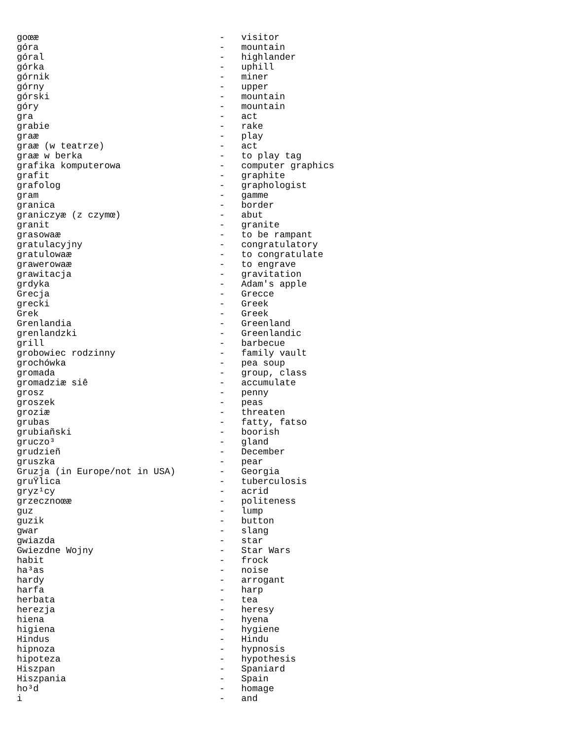goœæ                                 -   visitor
góra                                 -   mountain
góral                                -   highlander
górka                                -   uphill
górnik                               -   miner
górny                                -   upper
górski                               -   mountain
góry                                 -   mountain
gra                                  -   act
grabie                               -   rake
graæ                                 -   play
graæ (w teatrze)                     -   act
graæ w berka                         -   to play tag
grafika komputerowa                  -   computer graphics
grafit                               -   graphite
grafolog                             -   graphologist
gram                                 -   gamme
granica                              -   border
graniczyæ (z czymœ)                  -   abut
granit                               -   granite
grasowaæ                             -   to be rampant
gratulacyjny                         -   congratulatory
gratulowaæ                           -   to congratulate
grawerowaæ                           -   to engrave
grawitacja                           -   gravitation
grdyka                               -   Adam's apple
Grecja                               -   Grecce
grecki                               -   Greek
Grek                                 -   Greek
Grenlandia                           -   Greenland
grenlandzki                          -   Greenlandic
grill                                -   barbecue
grobowiec rodzinny                   -   family vault
grochówka                            -   pea soup
gromada                              -   group, class
gromadziæ siê                        -   accumulate
grosz                                -   penny
groszek                              -   peas
groziæ                               -   threaten
grubas                               -   fatty, fatso
grubiañski                           -   boorish
gruczo³                              -   gland
grudzieñ                             -   December
gruszka                              -   pear
Gruzja (in Europe/not in USA)        -   Georgia
gruŸlica                             -   tuberculosis
gryz¹cy                              -   acrid
grzecznoœæ                           -   politeness
guz                                  -   lump
guzik                                -   button
gwar                                 -   slang
gwiazda                              -   star
Gwiezdne Wojny                       -   Star Wars
habit                                -   frock
ha³as                                -   noise
hardy                                -   arrogant
harfa                                -   harp
herbata                              -   tea
herezja                              -   heresy
hiena                                -   hyena
higiena                              -   hygiene
Hindus                               -   Hindu
hipnoza                              -   hypnosis
hipoteza                             -   hypothesis
Hiszpan                              -   Spaniard
Hiszpania                            -   Spain
ho³d                                 -   homage
i                                    -   and